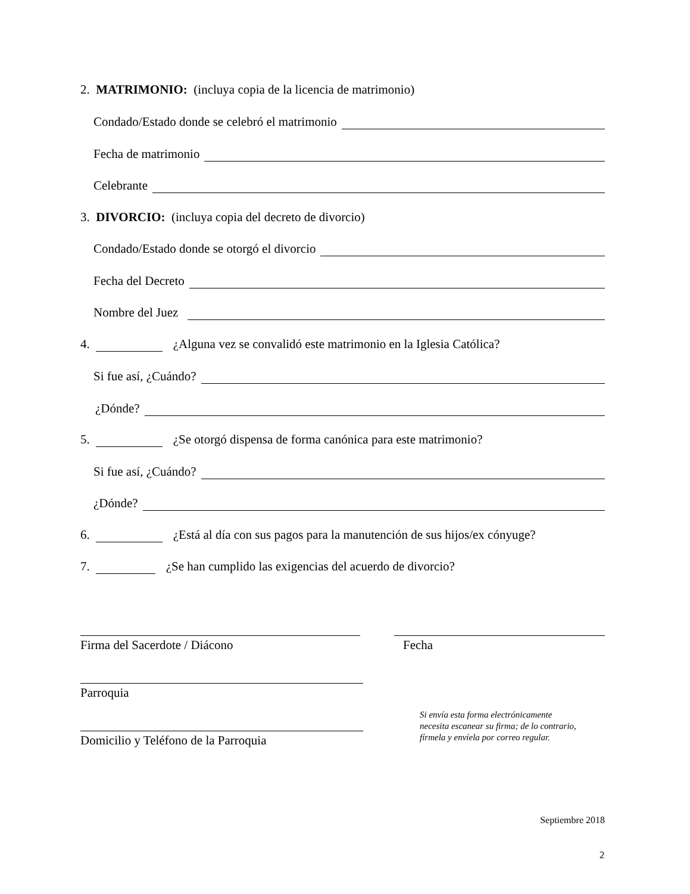2. MATRIMONIO: (incluya copia de la licencia de matrimonio)
Condado/Estado donde se celebró el matrimonio
Fecha de matrimonio
Celebrante
3. DIVORCIO: (incluya copia del decreto de divorcio)
Condado/Estado donde se otorgó el divorcio
Fecha del Decreto
Nombre del Juez
4. ¿Alguna vez se convalidó este matrimonio en la Iglesia Católica?
Si fue así, ¿Cuándo?
¿Dónde?
5. ¿Se otorgó dispensa de forma canónica para este matrimonio?
Si fue así, ¿Cuándo?
¿Dónde?
6. ¿Está al día con sus pagos para la manutención de sus hijos/ex cónyuge?
7. ¿Se han cumplido las exigencias del acuerdo de divorcio?
Firma del Sacerdote / Diácono Fecha
Parroquia
Domicilio y Teléfono de la Parroquia
Si envía esta forma electrónicamente
necesita escanear su firma; de lo contrario,
fírmela y envíela por correo regular.
Septiembre 2018
2